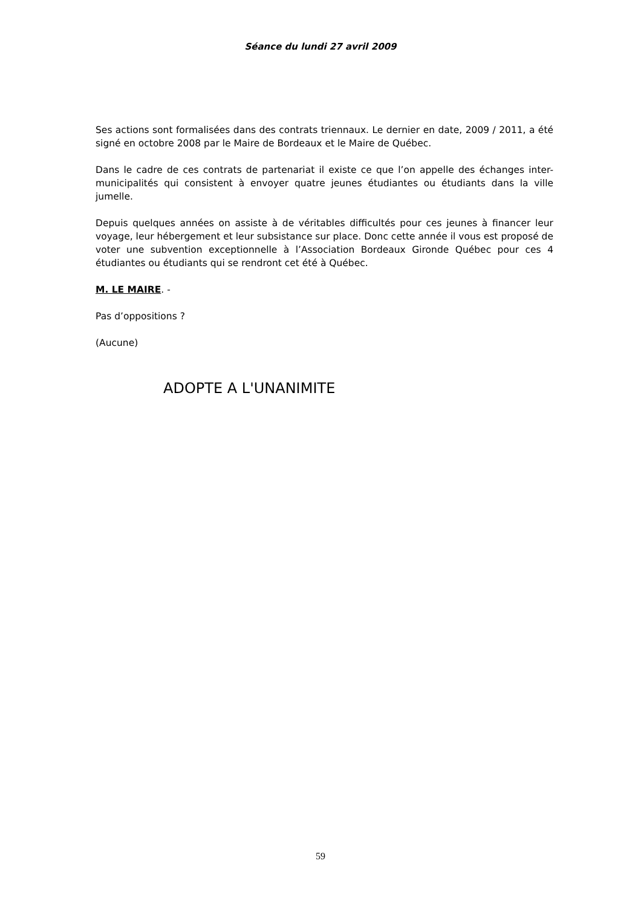Séance du lundi 27 avril 2009
Ses actions sont formalisées dans des contrats triennaux. Le dernier en date, 2009 / 2011, a été signé en octobre 2008 par le Maire de Bordeaux et le Maire de Québec.
Dans le cadre de ces contrats de partenariat il existe ce que l’on appelle des échanges inter-municipalités qui consistent à envoyer quatre jeunes étudiantes ou étudiants dans la ville jumelle.
Depuis quelques années on assiste à de véritables difficultés pour ces jeunes à financer leur voyage, leur hébergement et leur subsistance sur place. Donc cette année il vous est proposé de voter une subvention exceptionnelle à l’Association Bordeaux Gironde Québec pour ces 4 étudiantes ou étudiants qui se rendront cet été à Québec.
M. LE MAIRE. -
Pas d’oppositions ?
(Aucune)
ADOPTE A L'UNANIMITE
59